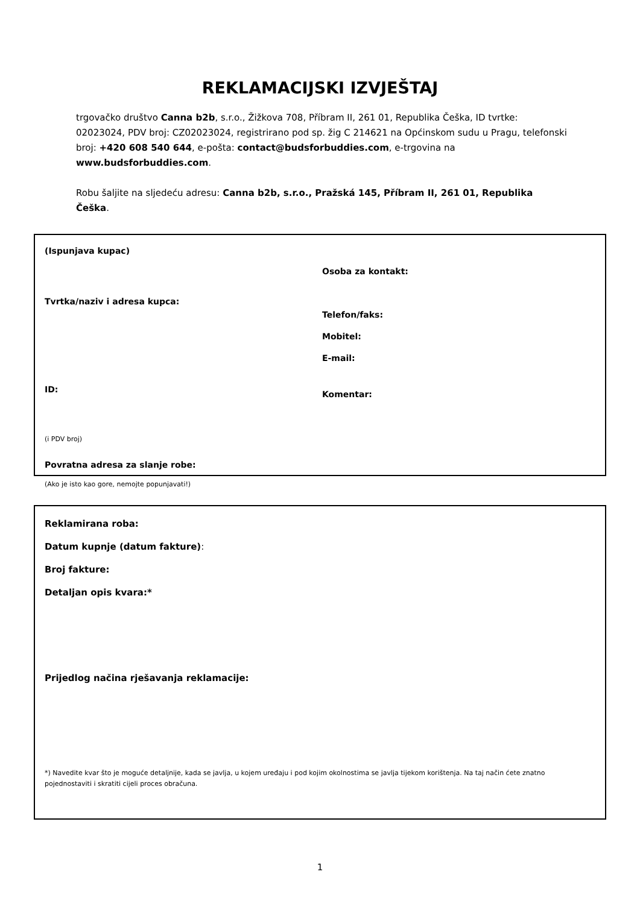REKLAMACIJSKI IZVJEŠTAJ
trgovačko društvo Canna b2b, s.r.o., Žižkova 708, Příbram II, 261 01, Republika Češka, ID tvrtke: 02023024, PDV broj: CZ02023024, registrirano pod sp. žig C 214621 na Općinskom sudu u Pragu, telefonski broj: +420 608 540 644, e-pošta: contact@budsforbuddies.com, e-trgovina na www.budsforbuddies.com.
Robu šaljite na sljedeću adresu: Canna b2b, s.r.o., Pražská 145, Příbram II, 261 01, Republika Češka.
(Ispunjava kupac)
Tvrtka/naziv i adresa kupca:
ID:
(i PDV broj)
Povratna adresa za slanje robe:
(Ako je isto kao gore, nemojte popunjavati!)
Osoba za kontakt:
Telefon/faks:
Mobitel:
E-mail:
Komentar:
Reklamirana roba:
Datum kupnje (datum fakture):
Broj fakture:
Detaljan opis kvara:*
Prijedlog načina rješavanja reklamacije:
*) Navedite kvar što je moguće detaljnije, kada se javlja, u kojem uređaju i pod kojim okolnostima se javlja tijekom korištenja. Na taj način ćete znatno pojednostaviti i skratiti cijeli proces obračuna.
1